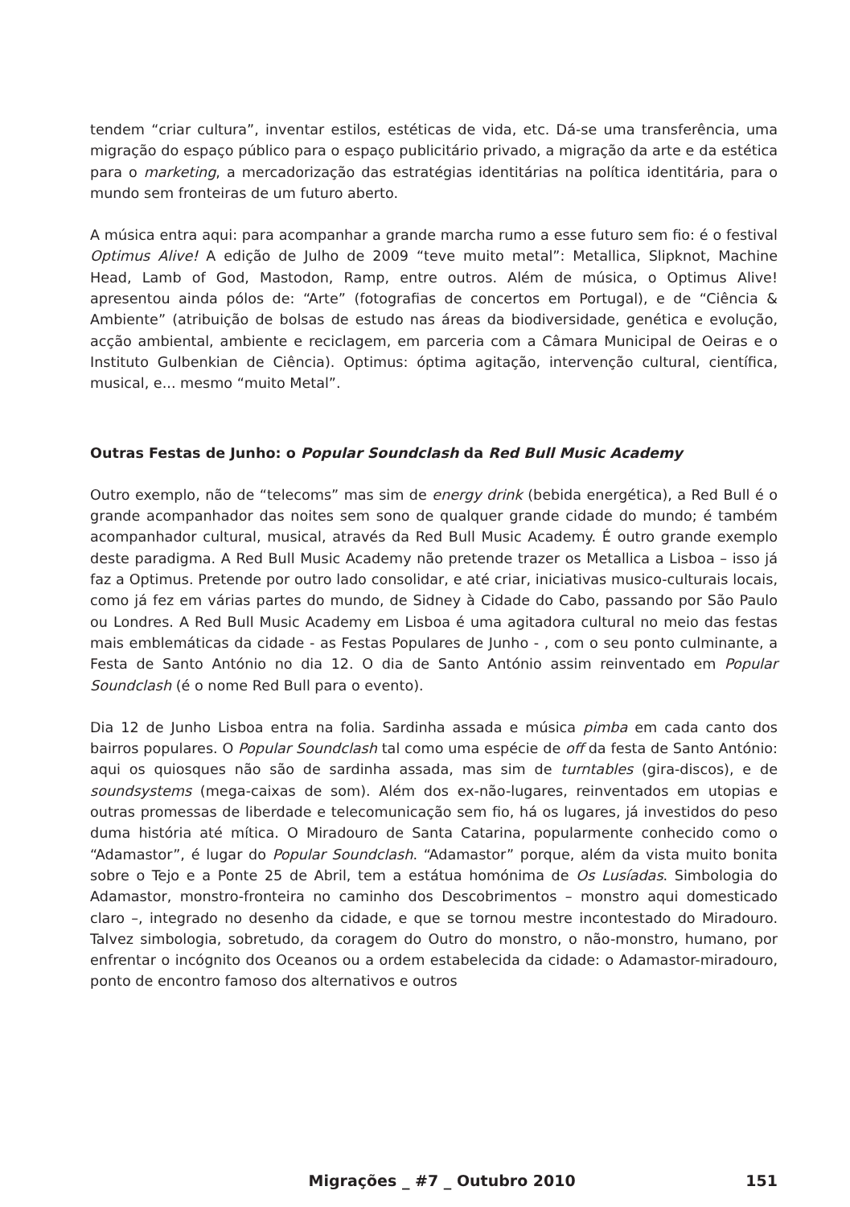tendem “criar cultura”, inventar estilos, estéticas de vida, etc. Dá-se uma transferência, uma migração do espaço público para o espaço publicitário privado, a migração da arte e da estética para o marketing, a mercadorização das estratégias identitárias na política identitária, para o mundo sem fronteiras de um futuro aberto.
A música entra aqui: para acompanhar a grande marcha rumo a esse futuro sem fio: é o festival Optimus Alive! A edição de Julho de 2009 “teve muito metal”: Metallica, Slipknot, Machine Head, Lamb of God, Mastodon, Ramp, entre outros. Além de música, o Optimus Alive! apresentou ainda pólos de: “Arte” (fotografias de concertos em Portugal), e de “Ciência & Ambiente” (atribuição de bolsas de estudo nas áreas da biodiversidade, genética e evolução, acção ambiental, ambiente e reciclagem, em parceria com a Câmara Municipal de Oeiras e o Instituto Gulbenkian de Ciência). Optimus: óptima agitação, intervenção cultural, científica, musical, e... mesmo “muito Metal”.
Outras Festas de Junho: o Popular Soundclash da Red Bull Music Academy
Outro exemplo, não de “telecoms” mas sim de energy drink (bebida energética), a Red Bull é o grande acompanhador das noites sem sono de qualquer grande cidade do mundo; é também acompanhador cultural, musical, através da Red Bull Music Academy. É outro grande exemplo deste paradigma. A Red Bull Music Academy não pretende trazer os Metallica a Lisboa – isso já faz a Optimus. Pretende por outro lado consolidar, e até criar, iniciativas musico-culturais locais, como já fez em várias partes do mundo, de Sidney à Cidade do Cabo, passando por São Paulo ou Londres. A Red Bull Music Academy em Lisboa é uma agitadora cultural no meio das festas mais emblemáticas da cidade - as Festas Populares de Junho - , com o seu ponto culminante, a Festa de Santo António no dia 12. O dia de Santo António assim reinventado em Popular Soundclash (é o nome Red Bull para o evento).
Dia 12 de Junho Lisboa entra na folia. Sardinha assada e música pimba em cada canto dos bairros populares. O Popular Soundclash tal como uma espécie de off da festa de Santo António: aqui os quiosques não são de sardinha assada, mas sim de turntables (gira-discos), e de soundsystems (mega-caixas de som). Além dos ex-não-lugares, reinventados em utopias e outras promessas de liberdade e telecomunicação sem fio, há os lugares, já investidos do peso duma história até mítica. O Miradouro de Santa Catarina, popularmente conhecido como o “Adamastor”, é lugar do Popular Soundclash. “Adamastor” porque, além da vista muito bonita sobre o Tejo e a Ponte 25 de Abril, tem a estátua homónima de Os Lusíadas. Simbologia do Adamastor, monstro-fronteira no caminho dos Descobrimentos – monstro aqui domesticado claro –, integrado no desenho da cidade, e que se tornou mestre incontestado do Miradouro. Talvez simbologia, sobretudo, da coragem do Outro do monstro, o não-monstro, humano, por enfrentar o incógnito dos Oceanos ou a ordem estabelecida da cidade: o Adamastor-miradouro, ponto de encontro famoso dos alternativos e outros
Migrações _ #7 _ Outubro 2010 151